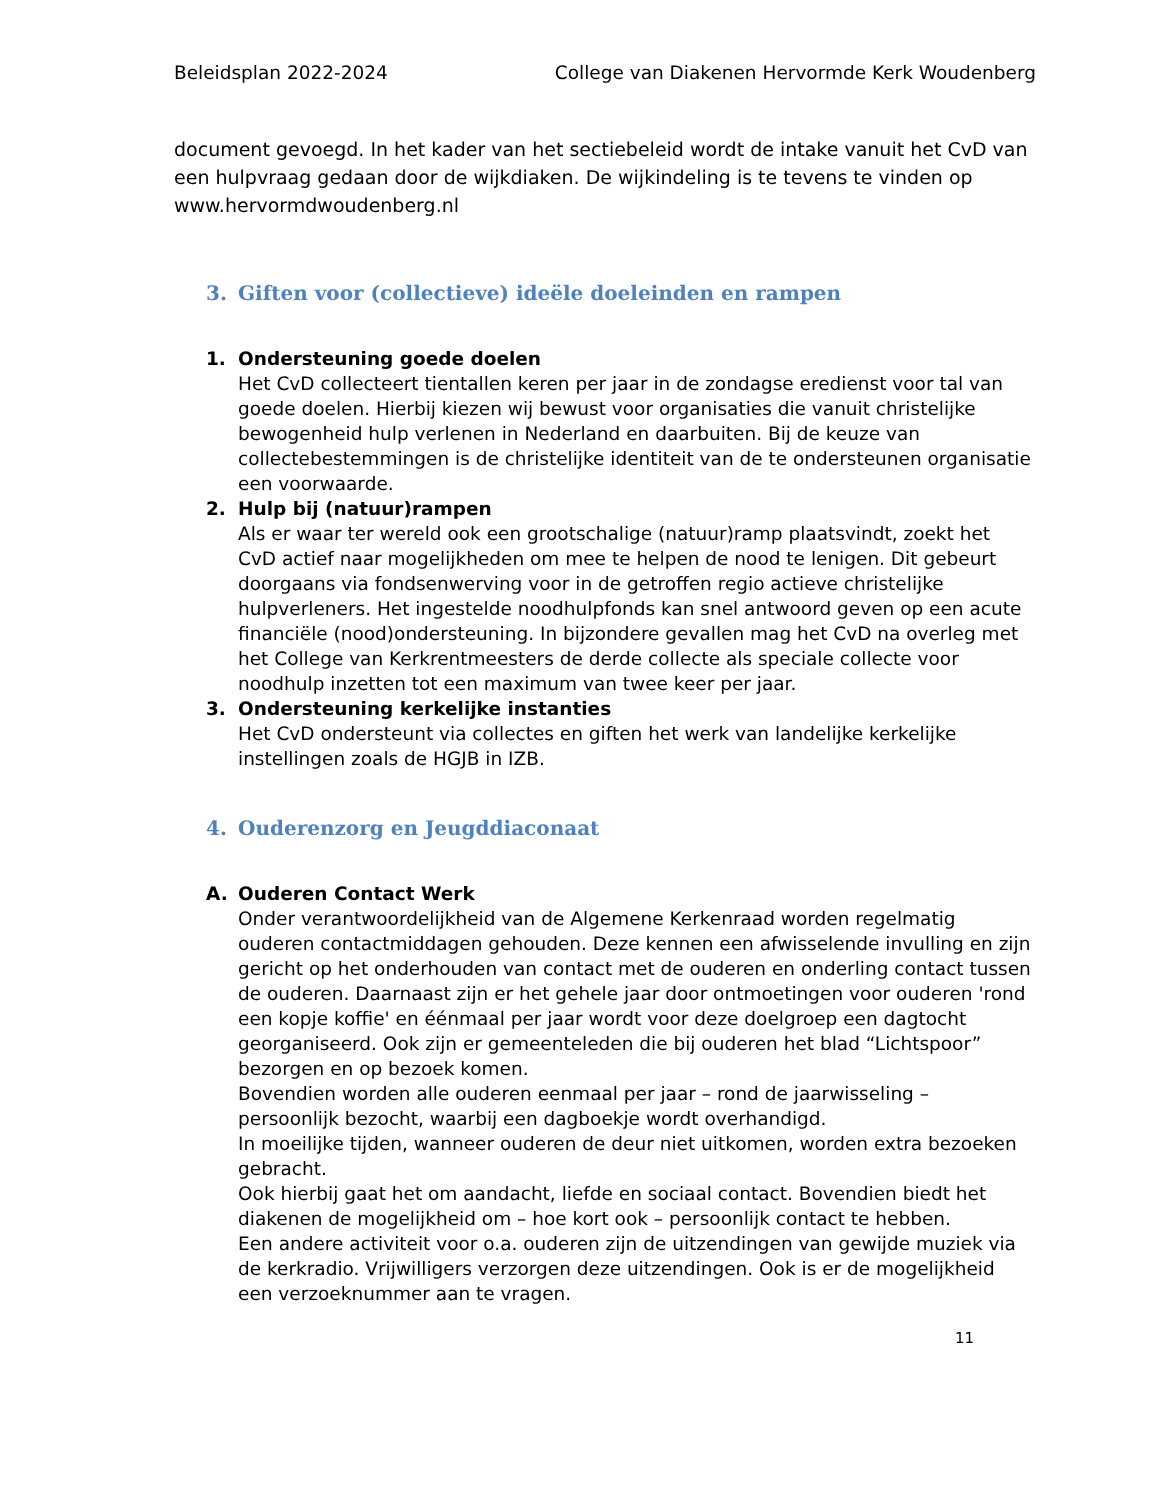Beleidsplan 2022-2024 College van Diakenen Hervormde Kerk Woudenberg
document gevoegd. In het kader van het sectiebeleid wordt de intake vanuit het CvD van een hulpvraag gedaan door de wijkdiaken. De wijkindeling is te tevens te vinden op www.hervormdwoudenberg.nl
3. Giften voor (collectieve) ideële doeleinden en rampen
1. Ondersteuning goede doelen
Het CvD collecteert tientallen keren per jaar in de zondagse eredienst voor tal van goede doelen. Hierbij kiezen wij bewust voor organisaties die vanuit christelijke bewogenheid hulp verlenen in Nederland en daarbuiten. Bij de keuze van collectebestemmingen is de christelijke identiteit van de te ondersteunen organisatie een voorwaarde.
2. Hulp bij (natuur)rampen
Als er waar ter wereld ook een grootschalige (natuur)ramp plaatsvindt, zoekt het CvD actief naar mogelijkheden om mee te helpen de nood te lenigen. Dit gebeurt doorgaans via fondsenwerving voor in de getroffen regio actieve christelijke hulpverleners. Het ingestelde noodhulpfonds kan snel antwoord geven op een acute financiële (nood)ondersteuning. In bijzondere gevallen mag het CvD na overleg met het College van Kerkrentmeesters de derde collecte als speciale collecte voor noodhulp inzetten tot een maximum van twee keer per jaar.
3. Ondersteuning kerkelijke instanties
Het CvD ondersteunt via collectes en giften het werk van landelijke kerkelijke instellingen zoals de HGJB in IZB.
4. Ouderenzorg en Jeugddiaconaat
A. Ouderen Contact Werk
Onder verantwoordelijkheid van de Algemene Kerkenraad worden regelmatig ouderen contactmiddagen gehouden. Deze kennen een afwisselende invulling en zijn gericht op het onderhouden van contact met de ouderen en onderling contact tussen de ouderen. Daarnaast zijn er het gehele jaar door ontmoetingen voor ouderen 'rond een kopje koffie' en éénmaal per jaar wordt voor deze doelgroep een dagtocht georganiseerd. Ook zijn er gemeenteleden die bij ouderen het blad “Lichtspoor” bezorgen en op bezoek komen.
Bovendien worden alle ouderen eenmaal per jaar – rond de jaarwisseling – persoonlijk bezocht, waarbij een dagboekje wordt overhandigd.
In moeilijke tijden, wanneer ouderen de deur niet uitkomen, worden extra bezoeken gebracht.
Ook hierbij gaat het om aandacht, liefde en sociaal contact. Bovendien biedt het diakenen de mogelijkheid om – hoe kort ook – persoonlijk contact te hebben.
Een andere activiteit voor o.a. ouderen zijn de uitzendingen van gewijde muziek via de kerkradio. Vrijwilligers verzorgen deze uitzendingen. Ook is er de mogelijkheid een verzoeknummer aan te vragen.
11